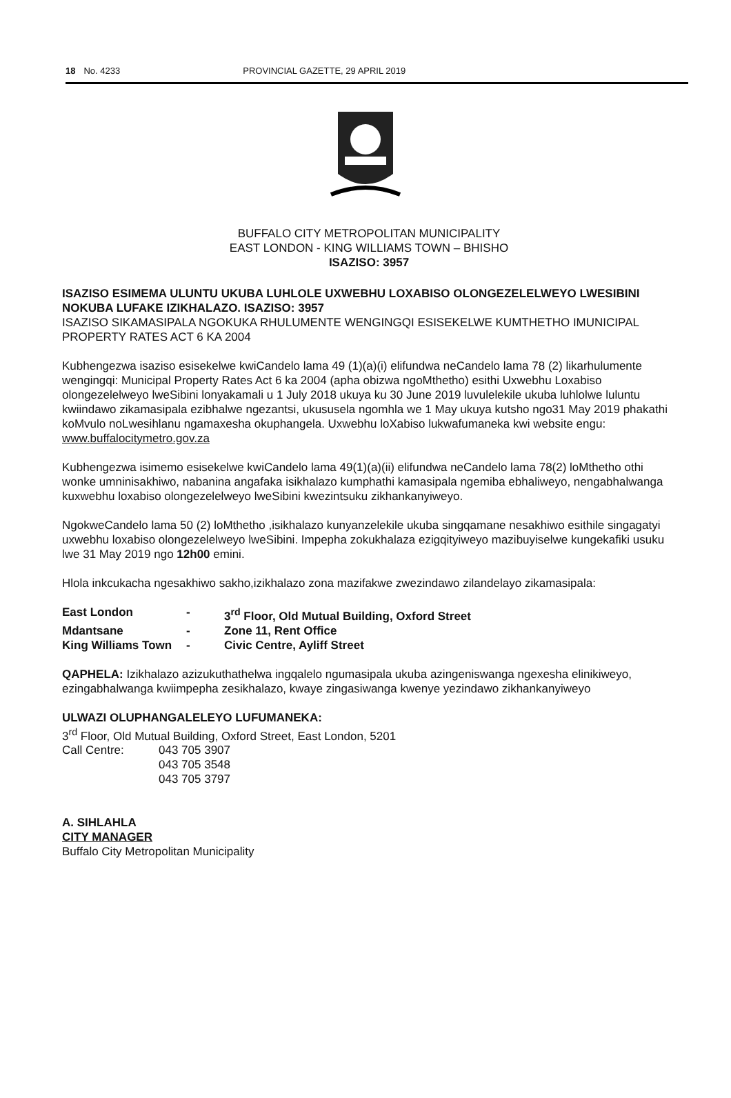18 No. 4233 PROVINCIAL GAZETTE, 29 APRIL 2019
BUFFALO CITY METROPOLITAN MUNICIPALITY
EAST LONDON - KING WILLIAMS TOWN – BHISHO
ISAZISO: 3957
ISAZISO ESIMEMA ULUNTU UKUBA LUHLOLE UXWEBHU LOXABISO OLONGEZELELWEYO LWESIBINI NOKUBA LUFAKE IZIKHALAZO. ISAZISO: 3957
ISAZISO SIKAMASIPALA NGOKUKA RHULUMENTE WENGINGQI ESISEKELWE KUMTHETHO IMUNICIPAL PROPERTY RATES ACT 6 KA 2004
Kubhengezwa isaziso esisekelwe kwiCandelo lama 49 (1)(a)(i) elifundwa neCandelo lama 78 (2) likarhulumente wengingqi: Municipal Property Rates Act 6 ka 2004 (apha obizwa ngoMthetho) esithi Uxwebhu Loxabiso olongezelelweyo lweSibini lonyakamali u 1 July 2018 ukuya ku 30 June 2019 luvulelekile ukuba luhlolwe luluntu kwiindawo zikamasipala ezibhalwe ngezantsi, ukususela ngomhla we 1 May ukuya kutsho ngo31 May 2019 phakathi koMvulo noLwesihlanu ngamaxesha okuphangela. Uxwebhu loXabiso lukwafumaneka kwi website engu: www.buffalocitymetro.gov.za
Kubhengezwa isimemo esisekelwe kwiCandelo lama 49(1)(a)(ii) elifundwa neCandelo lama 78(2) loMthetho othi wonke umninisakhiwo, nabanina angafaka isikhalazo kumphathi kamasipala ngemiba ebhaliweyo, nengabhalwanga kuxwebhu loxabiso olongezelelweyo lweSibini kwezintsuku zikhankanyiweyo.
NgokweCandelo lama 50 (2) loMthetho ,isikhalazo kunyanzelekile ukuba singqamane nesakhiwo esithile singagatyi uxwebhu loxabiso olongezelelweyo lweSibini. Impepha zokukhalaza ezigqityiweyo mazibuyiselwe kungekafiki usuku lwe 31 May 2019 ngo 12h00 emini.
Hlola inkcukacha ngesakhiwo sakho,izikhalazo zona mazifakwe zwezindawo zilandelayo zikamasipala:
| East London | - | 3<sup>rd</sup> Floor, Old Mutual Building, Oxford Street |
| Mdantsane | - | Zone 11, Rent Office |
| King Williams Town | - | Civic Centre, Ayliff Street |
QAPHELA: Izikhalazo azizukuthathelwa ingqalelo ngumasipala ukuba azingeniswanga ngexesha elinikiweyo, ezingabhalwanga kwiimpepha zesikhalazo, kwaye zingasiwanga kwenye yezindawo zikhankanyiweyo
ULWAZI OLUPHANGALELEYO LUFUMANEKA:
3<sup>rd</sup> Floor, Old Mutual Building, Oxford Street, East London, 5201
| Call Centre: | 043 705 3907 043 705 3548 043 705 3797 |
A. SIHLAHLA
CITY MANAGER
Buffalo City Metropolitan Municipality